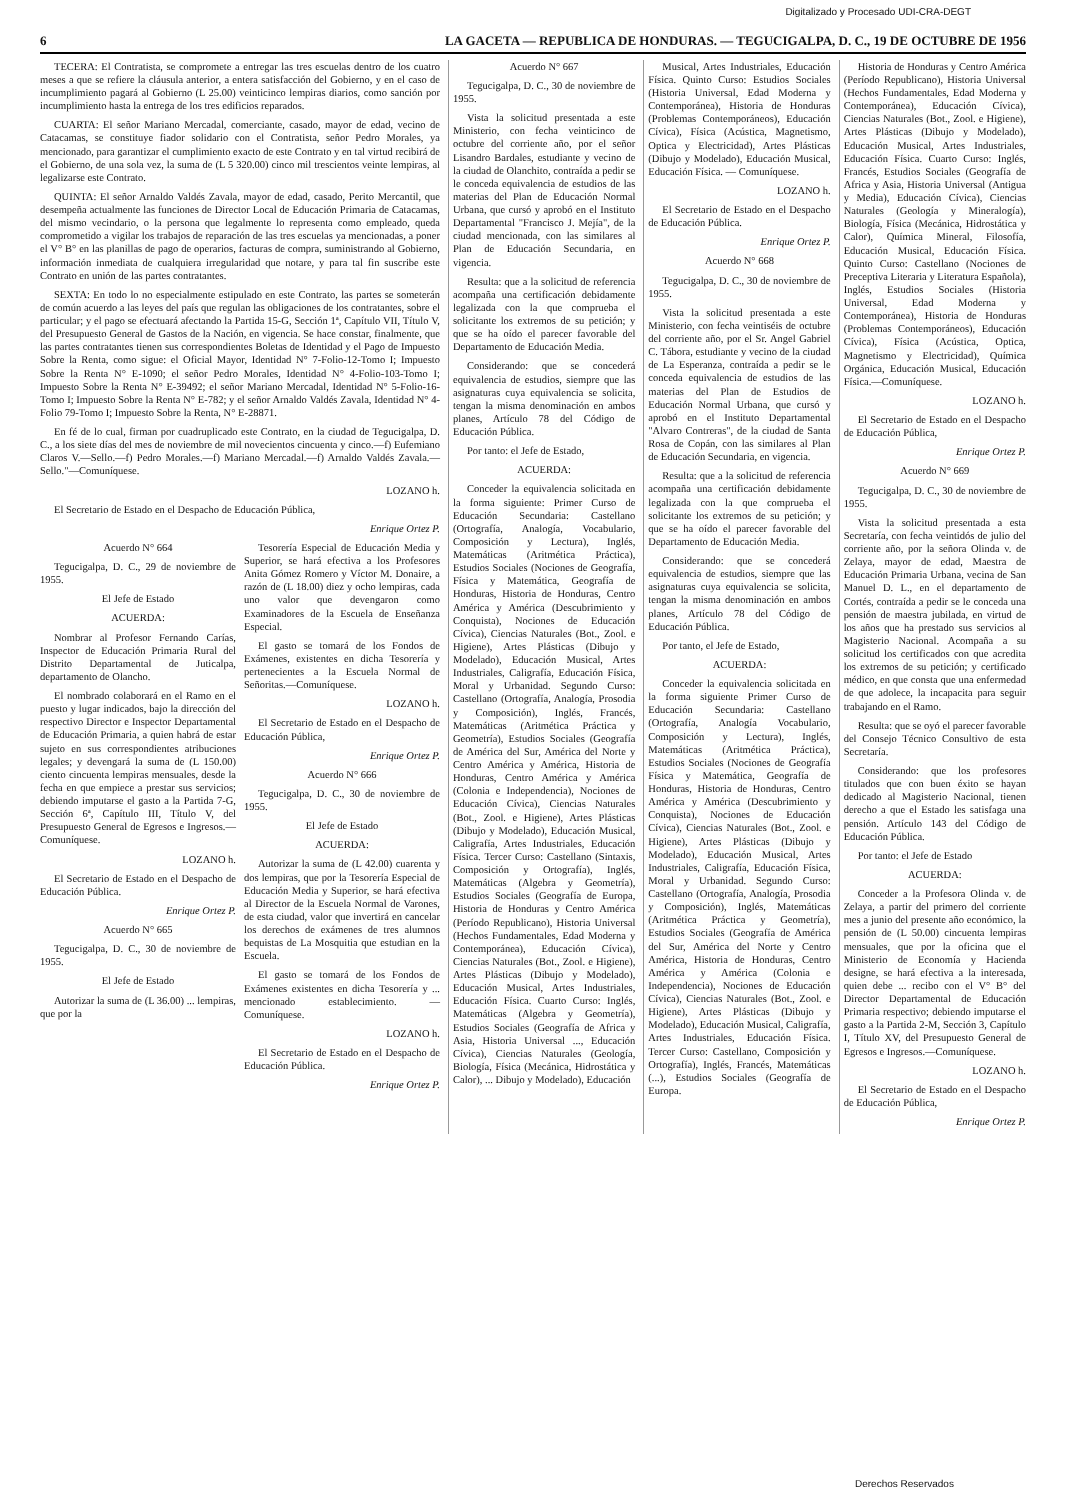Digitalizado y Procesado UDI-CRA-DEGT
6 LA GACETA — REPUBLICA DE HONDURAS. — TEGUCIGALPA, D. C., 19 DE OCTUBRE DE 1956
TECERA: El Contratista, se compromete a entregar las tres escuelas dentro de los cuatro meses a que se refiere la cláusula anterior, a entera satisfacción del Gobierno, y en el caso de incumplimiento pagará al Gobierno (L 25.00) veinticinco lempiras diarios, como sanción por incumplimiento hasta la entrega de los tres edificios reparados.
CUARTA: El señor Mariano Mercadal, comerciante, casado, mayor de edad, vecino de Catacamas, se constituye fiador solidario con el Contratista, señor Pedro Morales, ya mencionado, para garantizar el cumplimiento exacto de este Contrato y en tal virtud recibirá de el Gobierno, de una sola vez, la suma de (L 5 320.00) cinco mil trescientos veinte lempiras, al legalizarse este Contrato.
QUINTA: El señor Arnaldo Valdés Zavala, mayor de edad, casado, Perito Mercantil, que desempeña actualmente las funciones de Director Local de Educación Primaria de Catacamas, del mismo vecindario, o la persona que legalmente lo representa como empleado, queda comprometido a vigilar los trabajos de reparación de las tres escuelas ya mencionadas, a poner el V° B° en las planillas de pago de operarios, facturas de compra, suministrando al Gobierno, información inmediata de cualquiera irregularidad que notare, y para tal fin suscribe este Contrato en unión de las partes contratantes.
SEXTA: En todo lo no especialmente estipulado en este Contrato, las partes se someterán de común acuerdo a las leyes del país que regulan las obligaciones de los contratantes, sobre el particular; y el pago se efectuará afectando la Partida 15-G, Sección 1ª, Capítulo VII, Título V, del Presupuesto General de Gastos de la Nación, en vigencia. Se hace constar, finalmente, que las partes contratantes tienen sus correspondientes Boletas de Identidad y el Pago de Impuesto Sobre la Renta, como sigue: el Oficial Mayor, Identidad N° 7-Folio-12-Tomo I; Impuesto Sobre la Renta N° E-1090; el señor Pedro Morales, Identidad N° 4-Folio-103-Tomo I; Impuesto Sobre la Renta N° E-39492; el señor Mariano Mercadal, Identidad N° 5-Folio-16-Tomo I; Impuesto Sobre la Renta N° E-782; y el señor Arnaldo Valdés Zavala, Identidad N° 4-Folio 79-Tomo I; Impuesto Sobre la Renta, N° E-28871.
En fé de lo cual, firman por cuadruplicado este Contrato, en la ciudad de Tegucigalpa, D. C., a los siete días del mes de noviembre de mil novecientos cincuenta y cinco.—f) Eufemiano Claros V.—Sello.—f) Pedro Morales.—f) Mariano Mercadal.—f) Arnaldo Valdés Zavala.—Sello."—Comuníquese.
LOZANO h.
El Secretario de Estado en el Despacho de Educación Pública,
Enrique Ortez P.
Acuerdo N° 664
Tegucigalpa, D. C., 29 de noviembre de 1955.
El Jefe de Estado
ACUERDA:
Nombrar al Profesor Fernando Carías, Inspector de Educación Primaria Rural del Distrito Departamental de Juticalpa, departamento de Olancho.
El nombrado colaborará en el Ramo en el puesto y lugar indicados, bajo la dirección del respectivo Director e Inspector Departamental de Educación Primaria, a quien habrá de estar sujeto en sus correspondientes atribuciones legales; y devengará la suma de (L 150.00) ciento cincuenta lempiras mensuales, desde la fecha en que empiece a prestar sus servicios; debiendo imputarse el gasto a la Partida 7-G, Sección 6ª, Capítulo III, Título V, del Presupuesto General de Egresos e Ingresos.—Comuníquese.
LOZANO h.
El Secretario de Estado en el Despacho de Educación Pública.
Enrique Ortez P.
Acuerdo N° 665
Tegucigalpa, D. C., 30 de noviembre de 1955.
El Jefe de Estado
Autorizar la suma de (L 36.00) ... lempiras, que por la
Tesorería Especial de Educación Media y Superior, se hará efectiva a los Profesores Anita Gómez Romero y Víctor M. Donaire, a razón de (L 18.00) diez y ocho lempiras, cada uno valor que devengaron como Examinadores de la Escuela de Enseñanza Especial.
El gasto se tomará de los Fondos de Exámenes, existentes en dicha Tesorería y pertenecientes a la Escuela Normal de Señoritas.—Comuníquese.
LOZANO h.
El Secretario de Estado en el Despacho de Educación Pública,
Enrique Ortez P.
Acuerdo N° 666
Tegucigalpa, D. C., 30 de noviembre de 1955.
El Jefe de Estado
ACUERDA:
Autorizar la suma de (L 42.00) cuarenta y dos lempiras, que por la Tesorería Especial de Educación Media y Superior, se hará efectiva al Director de la Escuela Normal de Varones, de esta ciudad, valor que invertirá en cancelar los derechos de exámenes de tres alumnos bequistas de La Mosquitia que estudian en la Escuela.
El gasto se tomará de los Fondos de Exámenes existentes en dicha Tesorería y ... mencionado establecimiento. — Comuníquese.
LOZANO h.
El Secretario de Estado en el Despacho de Educación Pública.
Enrique Ortez P.
Acuerdo N° 667
Tegucigalpa, D. C., 30 de noviembre de 1955.
Vista la solicitud presentada a este Ministerio, con fecha veinticinco de octubre del corriente año, por el señor Lisandro Bardales, estudiante y vecino de la ciudad de Olanchito, contraída a pedir se le conceda equivalencia de estudios de las materias del Plan de Educación Normal Urbana, que cursó y aprobó en el Instituto Departamental "Francisco J. Mejía", de la ciudad mencionada, con las similares al Plan de Educación Secundaria, en vigencia.
Resulta: que a la solicitud de referencia acompaña una certificación debidamente legalizada con la que comprueba el solicitante los extremos de su petición; y que se ha oído el parecer favorable del Departamento de Educación Media.
Considerando: que se concederá equivalencia de estudios, siempre que las asignaturas cuya equivalencia se solicita, tengan la misma denominación en ambos planes, Artículo 78 del Código de Educación Pública.
Por tanto: el Jefe de Estado,
ACUERDA:
Conceder la equivalencia solicitada en la forma siguiente: Primer Curso de Educación Secundaria: Castellano (Ortografía, Analogía, Vocabulario, Composición y Lectura), Inglés, Matemáticas (Aritmética Práctica), Estudios Sociales (Nociones de Geografía, Física y Matemática, Geografía de Honduras, Historia de Honduras, Centro América y América (Descubrimiento y Conquista), Nociones de Educación Cívica), Ciencias Naturales (Bot., Zool. e Higiene), Artes Plásticas (Dibujo y Modelado), Educación Musical, Artes Industriales, Caligrafía, Educación Física, Moral y Urbanidad. Segundo Curso: Castellano (Ortografía, Analogía, Prosodia y Composición), Inglés, Francés, Matemáticas (Aritmética Práctica y Geometría), Estudios Sociales (Geografía de América del Sur, América del Norte y Centro América y América, Historia de Honduras, Centro América y América (Colonia e Independencia), Nociones de Educación Cívica), Ciencias Naturales (Bot., Zool. e Higiene), Artes Plásticas (Dibujo y Modelado), Educación Musical, Caligrafía, Artes Industriales, Educación Física. Tercer Curso: Castellano (Sintaxis, Composición y Ortografía), Inglés, Matemáticas (Algebra y Geometría), Estudios Sociales (Geografía de Europa, Historia de Honduras y Centro América (Período Republicano), Historia Universal (Hechos Fundamentales, Edad Moderna y Contemporánea), Educación Cívica), Ciencias Naturales (Bot., Zool. e Higiene), Artes Plásticas (Dibujo y Modelado), Educación Musical, Artes Industriales, Educación Física. Cuarto Curso: Inglés, Matemáticas (Algebra y Geometría), Estudios Sociales (Geografía de Africa y Asia, Historia Universal ..., Educación Cívica), Ciencias Naturales (Geología, Biología, Física (Mecánica, Hidrostática y Calor), ... Dibujo y Modelado), Educación
Musical, Artes Industriales, Educación Física. Quinto Curso: Estudios Sociales (Historia Universal, Edad Moderna y Contemporánea), Historia de Honduras (Problemas Contemporáneos), Educación Cívica), Física (Acústica, Magnetismo, Optica y Electricidad), Artes Plásticas (Dibujo y Modelado), Educación Musical, Educación Física. — Comuníquese.
LOZANO h.
El Secretario de Estado en el Despacho de Educación Pública.
Enrique Ortez P.
Acuerdo N° 668
Tegucigalpa, D. C., 30 de noviembre de 1955.
Vista la solicitud presentada a este Ministerio, con fecha veintiséis de octubre del corriente año, por el Sr. Angel Gabriel C. Tábora, estudiante y vecino de la ciudad de La Esperanza, contraída a pedir se le conceda equivalencia de estudios de las materias del Plan de Estudios de Educación Normal Urbana, que cursó y aprobó en el Instituto Departamental "Alvaro Contreras", de la ciudad de Santa Rosa de Copán, con las similares al Plan de Educación Secundaria, en vigencia.
Resulta: que a la solicitud de referencia acompaña una certificación debidamente legalizada con la que comprueba el solicitante los extremos de su petición; y que se ha oído el parecer favorable del Departamento de Educación Media.
Considerando: que se concederá equivalencia de estudios, siempre que las asignaturas cuya equivalencia se solicita, tengan la misma denominación en ambos planes, Artículo 78 del Código de Educación Pública.
Por tanto, el Jefe de Estado,
ACUERDA:
Conceder la equivalencia solicitada en la forma siguiente Primer Curso de Educación Secundaria: Castellano (Ortografía, Analogía Vocabulario, Composición y Lectura), Inglés, Matemáticas (Aritmética Práctica), Estudios Sociales (Nociones de Geografía Física y Matemática, Geografía de Honduras, Historia de Honduras, Centro América y América (Descubrimiento y Conquista), Nociones de Educación Cívica), Ciencias Naturales (Bot., Zool. e Higiene), Artes Plásticas (Dibujo y Modelado), Educación Musical, Artes Industriales, Caligrafía, Educación Física, Moral y Urbanidad. Segundo Curso: Castellano (Ortografía, Analogía, Prosodia y Composición), Inglés, Matemáticas (Aritmética Práctica y Geometría), Estudios Sociales (Geografía de América del Sur, América del Norte y Centro América, Historia de Honduras, Centro América y América (Colonia e Independencia), Nociones de Educación Cívica), Ciencias Naturales (Bot., Zool. e Higiene), Artes Plásticas (Dibujo y Modelado), Educación Musical, Caligrafía, Artes Industriales, Educación Física. Tercer Curso: Castellano, Composición y Ortografía), Inglés, Francés, Matemáticas (...), Estudios Sociales (Geografía de Europa.
Historia de Honduras y Centro América (Período Republicano), Historia Universal (Hechos Fundamentales, Edad Moderna y Contemporánea), Educación Cívica), Ciencias Naturales (Bot., Zool. e Higiene), Artes Plásticas (Dibujo y Modelado), Educación Musical, Artes Industriales, Educación Física. Cuarto Curso: Inglés, Francés, Estudios Sociales (Geografía de Africa y Asia, Historia Universal (Antigua y Media), Educación Cívica), Ciencias Naturales (Geología y Mineralogía), Biología, Física (Mecánica, Hidrostática y Calor), Química Mineral, Filosofía, Educación Musical, Educación Física. Quinto Curso: Castellano (Nociones de Preceptiva Literaria y Literatura Española), Inglés, Estudios Sociales (Historia Universal, Edad Moderna y Contemporánea), Historia de Honduras (Problemas Contemporáneos), Educación Cívica), Física (Acústica, Optica, Magnetismo y Electricidad), Química Orgánica, Educación Musical, Educación Física.—Comuníquese.
LOZANO h.
El Secretario de Estado en el Despacho de Educación Pública,
Enrique Ortez P.
Acuerdo N° 669
Tegucigalpa, D. C., 30 de noviembre de 1955.
Vista la solicitud presentada a esta Secretaría, con fecha veintidós de julio del corriente año, por la señora Olinda v. de Zelaya, mayor de edad, Maestra de Educación Primaria Urbana, vecina de San Manuel D. L., en el departamento de Cortés, contraída a pedir se le conceda una pensión de maestra jubilada, en virtud de los años que ha prestado sus servicios al Magisterio Nacional. Acompaña a su solicitud los certificados con que acredita los extremos de su petición; y certificado médico, en que consta que una enfermedad de que adolece, la incapacita para seguir trabajando en el Ramo.
Resulta: que se oyó el parecer favorable del Consejo Técnico Consultivo de esta Secretaría.
Considerando: que los profesores titulados que con buen éxito se hayan dedicado al Magisterio Nacional, tienen derecho a que el Estado les satisfaga una pensión. Artículo 143 del Código de Educación Pública.
Por tanto: el Jefe de Estado
ACUERDA:
Conceder a la Profesora Olinda v. de Zelaya, a partir del primero del corriente mes a junio del presente año económico, la pensión de (L 50.00) cincuenta lempiras mensuales, que por la oficina que el Ministerio de Economía y Hacienda designe, se hará efectiva a la interesada, quien debe ... recibo con el V° B° del Director Departamental de Educación Primaria respectivo; debiendo imputarse el gasto a la Partida 2-M, Sección 3, Capítulo I, Título XV, del Presupuesto General de Egresos e Ingresos.—Comuníquese.
LOZANO h.
El Secretario de Estado en el Despacho de Educación Pública,
Enrique Ortez P.
Derechos Reservados